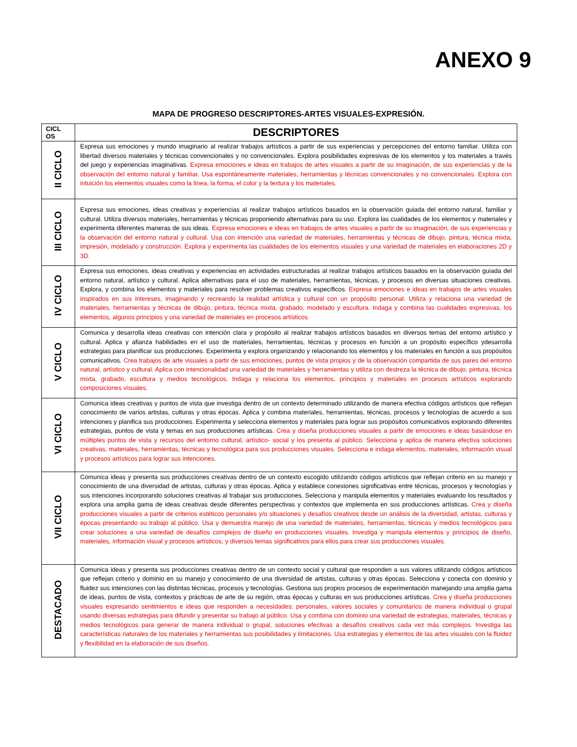ANEXO 9
MAPA DE PROGRESO DESCRIPTORES-ARTES VISUALES-EXPRESIÓN.
| CICL OS | DESCRIPTORES |
| --- | --- |
| II CICLO | Expresa sus emociones y mundo imaginario al realizar trabajos artísticos a partir de sus experiencias y percepciones del entorno familiar. Utiliza con libertad diversos materiales y técnicas convencionales y no convencionales. Explora posibilidades expresivas de los elementos y los materiales a través del juego y experiencias imaginativas. Expresa emociones e ideas en trabajos de artes visuales a partir de su imaginación, de sus experiencias y de la observación del entorno natural y familiar. Usa espontáneamente materiales, herramientas y técnicas convencionales y no convencionales. Explora con intuición los elementos visuales como la línea, la forma, el color y la textura y los materiales. |
| III CICLO | Expresa sus emociones, ideas creativas y experiencias al realizar trabajos artísticos basados en la observación guiada del entorno natural, familiar y cultural. Utiliza diversos materiales, herramientas y técnicas proponiendo alternativas para su uso. Explora las cualidades de los elementos y materiales y experimenta diferentes maneras de sus ideas. Expresa emociones e ideas en trabajos de artes visuales a partir de su imaginación, de sus experiencias y la observación del entorno natural y cultural. Usa con intención una variedad de materiales, herramientas y técnicas de dibujo, pintura, técnica mixta, impresión, modelado y construcción. Explora y experimenta las cualidades de los elementos visuales y una variedad de materiales en elaboraciones 2D y 3D. |
| IV CICLO | Expresa sus emociones, ideas creativas y experiencias en actividades estructuradas al realizar trabajos artísticos basados en la observación guiada del entorno natural, artístico y cultural. Aplica alternativas para el uso de materiales, herramientas, técnicas, y procesos en diversas situaciones creativas. Explora, y combina los elementos y materiales para resolver problemas creativos específicos. Expresa emociones e ideas en trabajos de artes visuales inspirados en sus intereses, imaginando y recreando la realidad artística y cultural con un propósito personal. Utiliza y relaciona una variedad de materiales, herramientas y técnicas de dibujo, pintura, técnica mixta, grabado, modelado y escultura. Indaga y combina las cualidades expresivas, los elementos, algunos principios y una variedad de materiales en procesos artísticos. |
| V CICLO | Comunica y desarrolla ideas creativas con intención clara y propósito al realizar trabajos artísticos basados en diversos temas del entorno artístico y cultural. Aplica y afianza habilidades en el uso de materiales, herramientas, técnicas y procesos en función a un propósito específico ydesarrolla estrategias para planificar sus producciones. Experimenta y explora organizando y relacionando los elementos y los materiales en función a sus propósitos comunicativos. Crea trabajos de arte visuales a partir de sus emociones, puntos de vista propios y de la observación compartida de sus pares del entorno natural, artístico y cultural. Aplica con intencionalidad una variedad de materiales y herramientas y utiliza con destreza la técnica de dibujo, pintura, técnica mixta, grabado, escultura y medios tecnológicos. Indaga y relaciona los elementos, principios y materiales en procesos artísticos explorando composiciones visuales. |
| VI CICLO | Comunica ideas creativas y puntos de vista que investiga dentro de un contexto determinado utilizando de manera efectiva códigos artísticos que reflejan conocimiento de varios artistas, culturas y otras épocas. Aplica y combina materiales, herramientas, técnicas, procesos y tecnologías de acuerdo a sus intenciones y planifica sus producciones. Experimenta y selecciona elementos y materiales para lograr sus propósitos comunicativos explorando diferentes estrategias, puntos de vista y temas en sus producciones artísticas. Crea y diseña producciones visuales a partir de emociones e ideas basándose en múltiples puntos de vista y recursos del entorno cultural, artístico- social y los presenta al público. Selecciona y aplica de manera efectiva soluciones creativas, materiales, herramientas, técnicas y tecnológica para sus producciones visuales. Selecciona e indaga elementos, materiales, información visual y procesos artísticos para lograr sus intenciones. |
| VII CICLO | Comunica ideas y presenta sus producciones creativas dentro de un contexto escogido utilizando códigos artísticos que reflejan criterio en su manejo y conocimiento de una diversidad de artistas, culturas y otras épocas. Aplica y establece conexiones significativas entre técnicas, procesos y tecnologías y sus intenciones incorporando soluciones creativas al trabajar sus producciones. Selecciona y manipula elementos y materiales evaluando los resultados y explora una amplia gama de ideas creativas desde diferentes perspectivas y contextos que implementa en sus producciones artísticas. Crea y diseña producciones visuales a partir de criterios estéticos personales y/o situaciones y desafíos creativos desde un análisis de la diversidad, artistas, culturas y épocas presentando su trabajo al público. Usa y demuestra manejo de una variedad de materiales, herramientas, técnicas y medios tecnológicos para crear soluciones a una variedad de desafíos complejos de diseño en producciones visuales. Investiga y manipula elementos y principios de diseño, materiales, información visual y procesos artísticos, y diversos temas significativos para ellos para crear sus producciones visuales. |
| DESTACADO | Comunica ideas y presenta sus producciones creativas dentro de un contexto social y cultural que responden a sus valores utilizando códigos artísticos que reflejan criterio y dominio en su manejo y conocimiento de una diversidad de artistas, culturas y otras épocas. Selecciona y conecta con dominio y fluidez sus intenciones con las distintas técnicas, procesos y tecnologías. Gestiona sus propios procesos de experimentación manejando una amplia gama de ideas, puntos de vista, contextos y prácticas de arte de su región, otras épocas y culturas en sus producciones artísticas. Crea y diseña producciones visuales expresando sentimientos e ideas que responden a necesidades: personales, valores sociales y comunitarios de manera individual o grupal usando diversas estrategias para difundir y presentar su trabajo al público. Usa y combina con dominio una variedad de estrategias, materiales, técnicas y medios tecnológicos para generar de manera individual o grupal, soluciones efectivas a desafíos creativos cada vez más complejos. Investiga las características naturales de los materiales y herramientas sus posibilidades y limitaciones. Usa estrategias y elementos de las artes visuales con la fluidez y flexibilidad en la elaboración de sus diseños. |